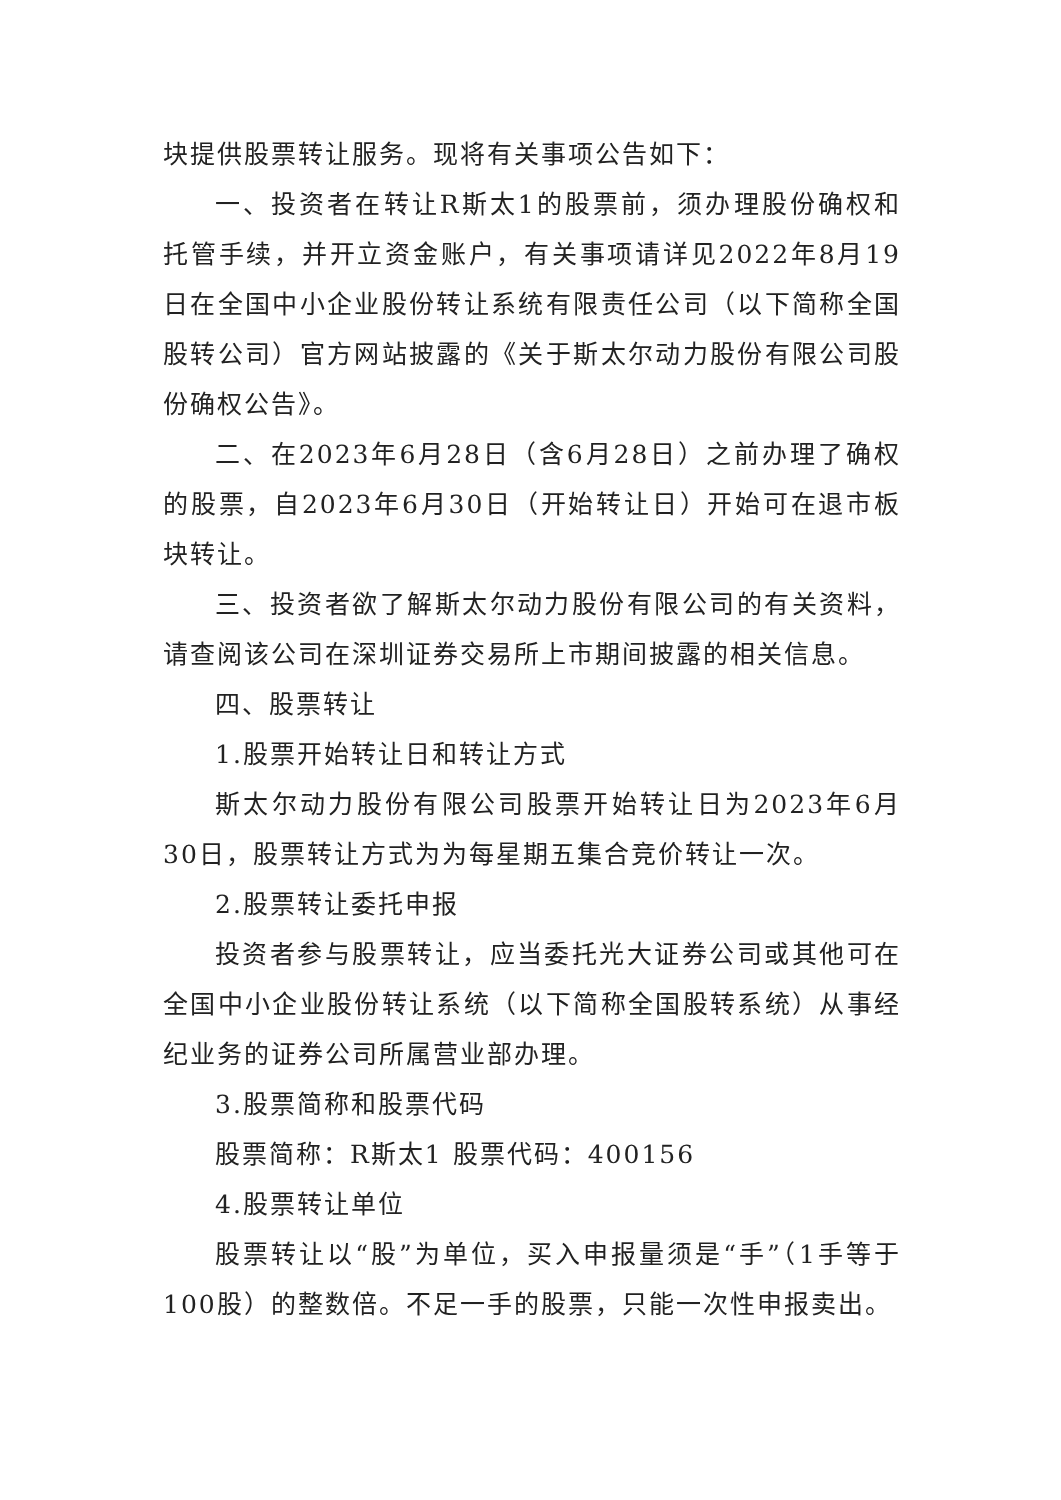块提供股票转让服务。现将有关事项公告如下：
一、投资者在转让R斯太1的股票前，须办理股份确权和托管手续，并开立资金账户，有关事项请详见2022年8月19日在全国中小企业股份转让系统有限责任公司（以下简称全国股转公司）官方网站披露的《关于斯太尔动力股份有限公司股份确权公告》。
二、在2023年6月28日（含6月28日）之前办理了确权的股票，自2023年6月30日（开始转让日）开始可在退市板块转让。
三、投资者欲了解斯太尔动力股份有限公司的有关资料，请查阅该公司在深圳证券交易所上市期间披露的相关信息。
四、股票转让
1.股票开始转让日和转让方式
斯太尔动力股份有限公司股票开始转让日为2023年6月30日，股票转让方式为为每星期五集合竞价转让一次。
2.股票转让委托申报
投资者参与股票转让，应当委托光大证券公司或其他可在全国中小企业股份转让系统（以下简称全国股转系统）从事经纪业务的证券公司所属营业部办理。
3.股票简称和股票代码
股票简称：R斯太1 股票代码：400156
4.股票转让单位
股票转让以“股”为单位，买入申报量须是“手”（1手等于100股）的整数倍。不足一手的股票，只能一次性申报卖出。